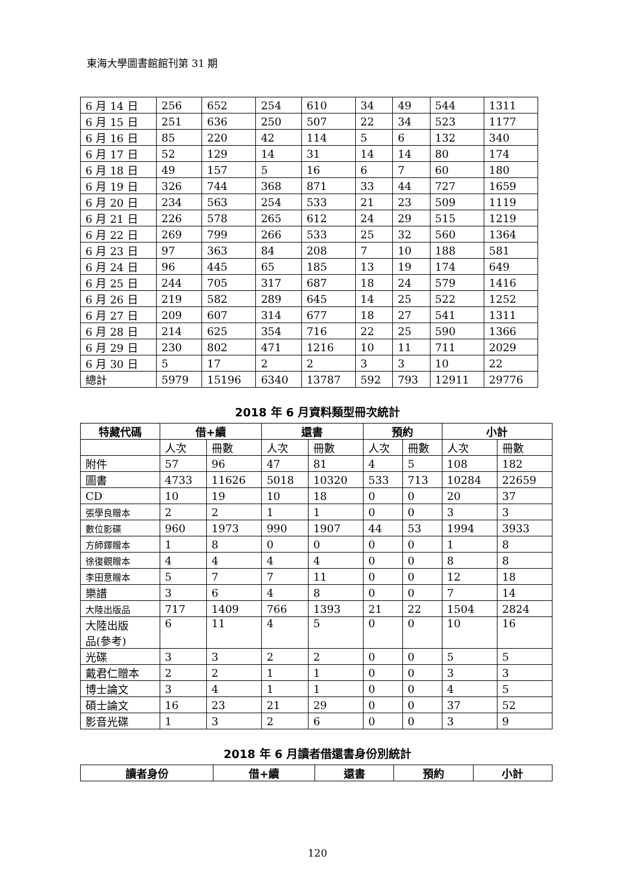東海大學圖書館館刊第 31 期
| 6 月 14 日 | 256 | 652 | 254 | 610 | 34 | 49 | 544 | 1311 |
| 6 月 15 日 | 251 | 636 | 250 | 507 | 22 | 34 | 523 | 1177 |
| 6 月 16 日 | 85 | 220 | 42 | 114 | 5 | 6 | 132 | 340 |
| 6 月 17 日 | 52 | 129 | 14 | 31 | 14 | 14 | 80 | 174 |
| 6 月 18 日 | 49 | 157 | 5 | 16 | 6 | 7 | 60 | 180 |
| 6 月 19 日 | 326 | 744 | 368 | 871 | 33 | 44 | 727 | 1659 |
| 6 月 20 日 | 234 | 563 | 254 | 533 | 21 | 23 | 509 | 1119 |
| 6 月 21 日 | 226 | 578 | 265 | 612 | 24 | 29 | 515 | 1219 |
| 6 月 22 日 | 269 | 799 | 266 | 533 | 25 | 32 | 560 | 1364 |
| 6 月 23 日 | 97 | 363 | 84 | 208 | 7 | 10 | 188 | 581 |
| 6 月 24 日 | 96 | 445 | 65 | 185 | 13 | 19 | 174 | 649 |
| 6 月 25 日 | 244 | 705 | 317 | 687 | 18 | 24 | 579 | 1416 |
| 6 月 26 日 | 219 | 582 | 289 | 645 | 14 | 25 | 522 | 1252 |
| 6 月 27 日 | 209 | 607 | 314 | 677 | 18 | 27 | 541 | 1311 |
| 6 月 28 日 | 214 | 625 | 354 | 716 | 22 | 25 | 590 | 1366 |
| 6 月 29 日 | 230 | 802 | 471 | 1216 | 10 | 11 | 711 | 2029 |
| 6 月 30 日 | 5 | 17 | 2 | 2 | 3 | 3 | 10 | 22 |
| 總計 | 5979 | 15196 | 6340 | 13787 | 592 | 793 | 12911 | 29776 |
2018 年 6 月資料類型冊次統計
| 特藏代碼 | 借+續 | | 還書 | | 預約 | | 小計 | |
| --- | --- | --- | --- | --- | --- | --- | --- | --- |
| | 人次 | 冊數 | 人次 | 冊數 | 人次 | 冊數 | 人次 | 冊數 |
| 附件 | 57 | 96 | 47 | 81 | 4 | 5 | 108 | 182 |
| 圖書 | 4733 | 11626 | 5018 | 10320 | 533 | 713 | 10284 | 22659 |
| CD | 10 | 19 | 10 | 18 | 0 | 0 | 20 | 37 |
| 張學良贈本 | 2 | 2 | 1 | 1 | 0 | 0 | 3 | 3 |
| 數位影碟 | 960 | 1973 | 990 | 1907 | 44 | 53 | 1994 | 3933 |
| 方師鐸贈本 | 1 | 8 | 0 | 0 | 0 | 0 | 1 | 8 |
| 徐復觀贈本 | 4 | 4 | 4 | 4 | 0 | 0 | 8 | 8 |
| 李田意贈本 | 5 | 7 | 7 | 11 | 0 | 0 | 12 | 18 |
| 樂譜 | 3 | 6 | 4 | 8 | 0 | 0 | 7 | 14 |
| 大陸出版品 | 717 | 1409 | 766 | 1393 | 21 | 22 | 1504 | 2824 |
| 大陸出版 品(參考) | 6 | 11 | 4 | 5 | 0 | 0 | 10 | 16 |
| 光碟 | 3 | 3 | 2 | 2 | 0 | 0 | 5 | 5 |
| 戴君仁贈本 | 2 | 2 | 1 | 1 | 0 | 0 | 3 | 3 |
| 博士論文 | 3 | 4 | 1 | 1 | 0 | 0 | 4 | 5 |
| 碩士論文 | 16 | 23 | 21 | 29 | 0 | 0 | 37 | 52 |
| 影音光碟 | 1 | 3 | 2 | 6 | 0 | 0 | 3 | 9 |
2018 年 6 月讀者借還書身份別統計
| 讀者身份 | 借+續 | 還書 | 預約 | 小計 |
| --- | --- | --- | --- | --- |
120